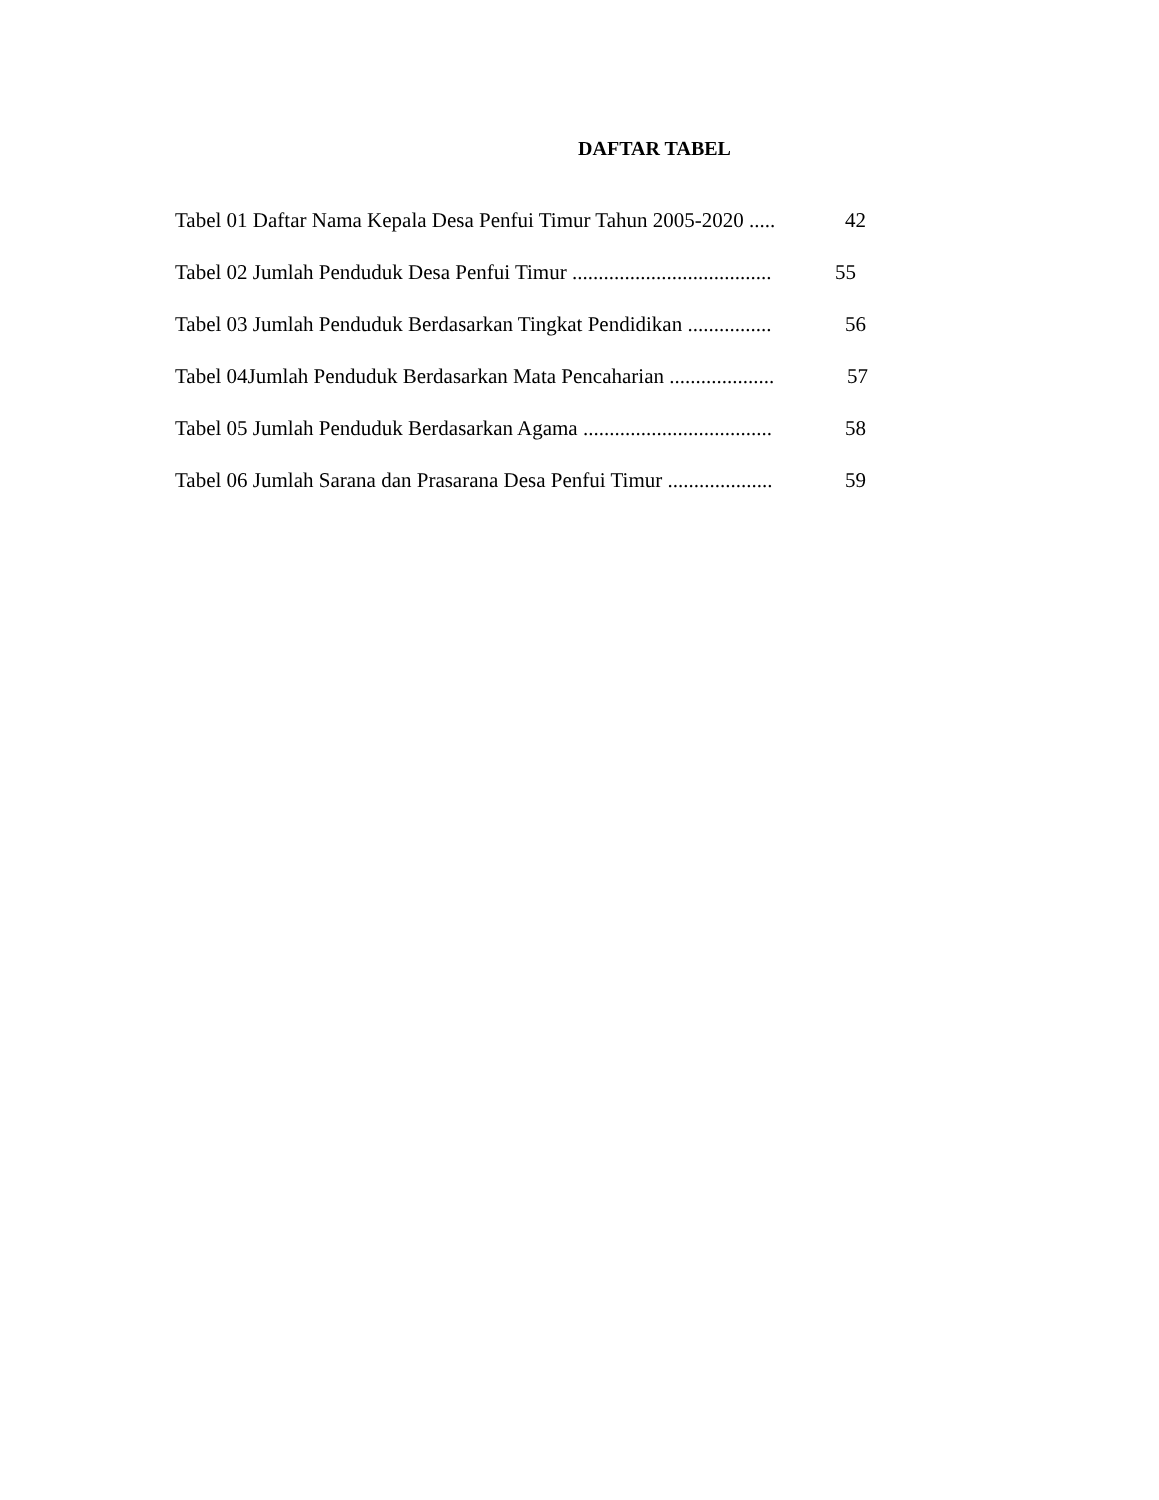DAFTAR TABEL
Tabel 01 Daftar Nama Kepala Desa Penfui Timur Tahun 2005-2020 ..... 42
Tabel 02 Jumlah Penduduk Desa Penfui Timur ...................................... 55
Tabel 03 Jumlah Penduduk Berdasarkan Tingkat Pendidikan ................ 56
Tabel 04Jumlah Penduduk Berdasarkan Mata Pencaharian .................... 57
Tabel 05 Jumlah Penduduk Berdasarkan Agama .................................... 58
Tabel 06 Jumlah Sarana dan Prasarana Desa Penfui Timur .................... 59